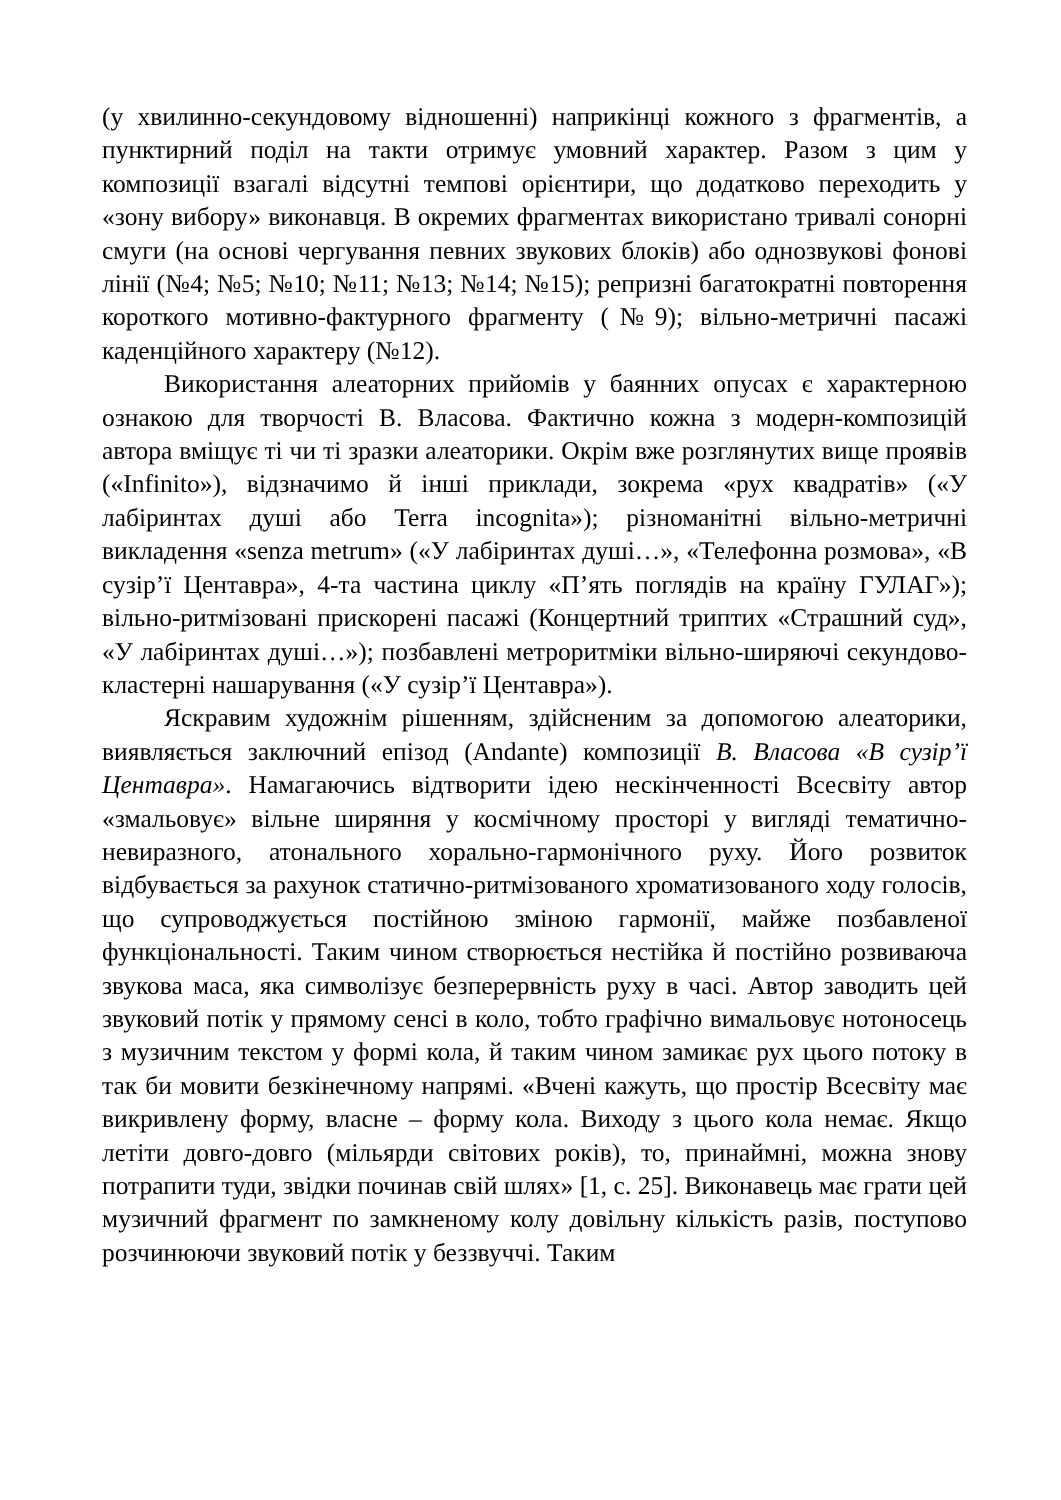(у хвилинно-секундовому відношенні) наприкінці кожного з фрагментів, а пунктирний поділ на такти отримує умовний характер. Разом з цим у композиції взагалі відсутні темпові орієнтири, що додатково переходить у «зону вибору» виконавця. В окремих фрагментах використано тривалі сонорні смуги (на основі чергування певних звукових блоків) або однозвукові фонові лінії (№4; №5; №10; №11; №13; №14; №15); репризні багатократні повторення короткого мотивно-фактурного фрагменту (№9); вільно-метричні пасажі каденційного характеру (№12).
Використання алеаторних прийомів у баянних опусах є характерною ознакою для творчості В. Власова. Фактично кожна з модерн-композицій автора вміщує ті чи ті зразки алеаторики. Окрім вже розглянутих вище проявів («Infinito»), відзначимо й інші приклади, зокрема «рух квадратів» («У лабіринтах душі або Terra incognita»); різноманітні вільно-метричні викладення «senza metrum» («У лабіринтах душі…», «Телефонна розмова», «В сузір’ї Центавра», 4-та частина циклу «П’ять поглядів на країну ГУЛАГ»); вільно-ритмізовані прискорені пасажі (Концертний триптих «Страшний суд», «У лабіринтах душі…»); позбавлені метроритміки вільно-ширяючі секундово-кластерні нашарування («У сузір’ї Центавра»).
Яскравим художнім рішенням, здійсненим за допомогою алеаторики, виявляється заключний епізод (Andante) композиції В. Власова «В сузір’ї Центавра». Намагаючись відтворити ідею нескінченності Всесвіту автор «змальовує» вільне ширяння у космічному просторі у вигляді тематично-невиразного, атонального хорально-гармонічного руху. Його розвиток відбувається за рахунок статично-ритмізованого хроматизованого ходу голосів, що супроводжується постійною зміною гармонії, майже позбавленої функціональності. Таким чином створюється нестійка й постійно розвиваюча звукова маса, яка символізує безперервність руху в часі. Автор заводить цей звуковий потік у прямому сенсі в коло, тобто графічно вимальовує нотоносець з музичним текстом у формі кола, й таким чином замикає рух цього потоку в так би мовити безкінечному напрямі. «Вчені кажуть, що простір Всесвіту має викривлену форму, власне – форму кола. Виходу з цього кола немає. Якщо летіти довго-довго (мільярди світових років), то, принаймні, можна знову потрапити туди, звідки починав свій шлях» [1, с. 25]. Виконавець має грати цей музичний фрагмент по замкненому колу довільну кількість разів, поступово розчинюючи звуковий потік у беззвуччі. Таким